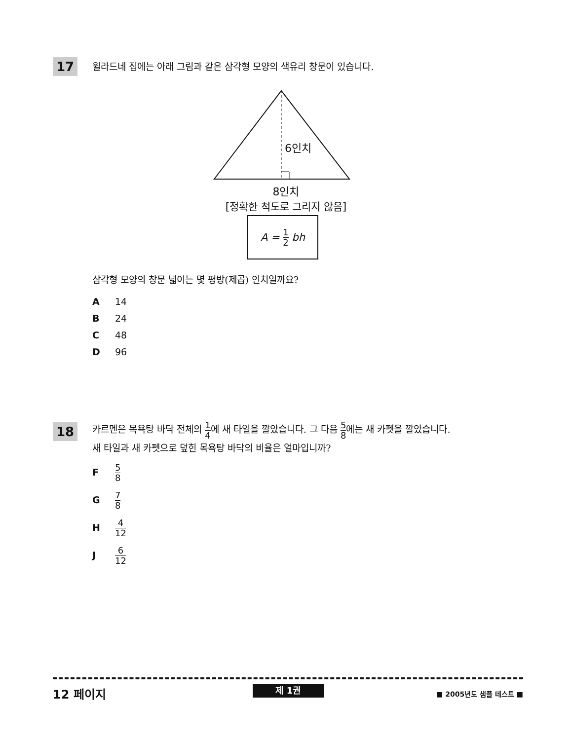17
윌라드네 집에는 아래 그림과 같은 삼각형 모양의 색유리 창문이 있습니다.
6인치
8인치
[정확한 척도로 그리지 않음]
A = 1 2 bh
삼각형 모양의 창문 넓이는 몇 평방(제곱) 인치일까요?
A 14
B 24
C 48
D 96
18
카르멘은 목욕탕 바닥 전체의 1 4에 새 타일을 깔았습니다. 그 다음 5 8에는 새 카펫을 깔았습니다.
새 타일과 새 카펫으로 덮힌 목욕탕 바닥의 비율은 얼마입니까?
F 5 8
G 7 8
H 4 12
J 6 12
12 페이지 제 1권 ■ 2005년도 샘플 테스트 ■